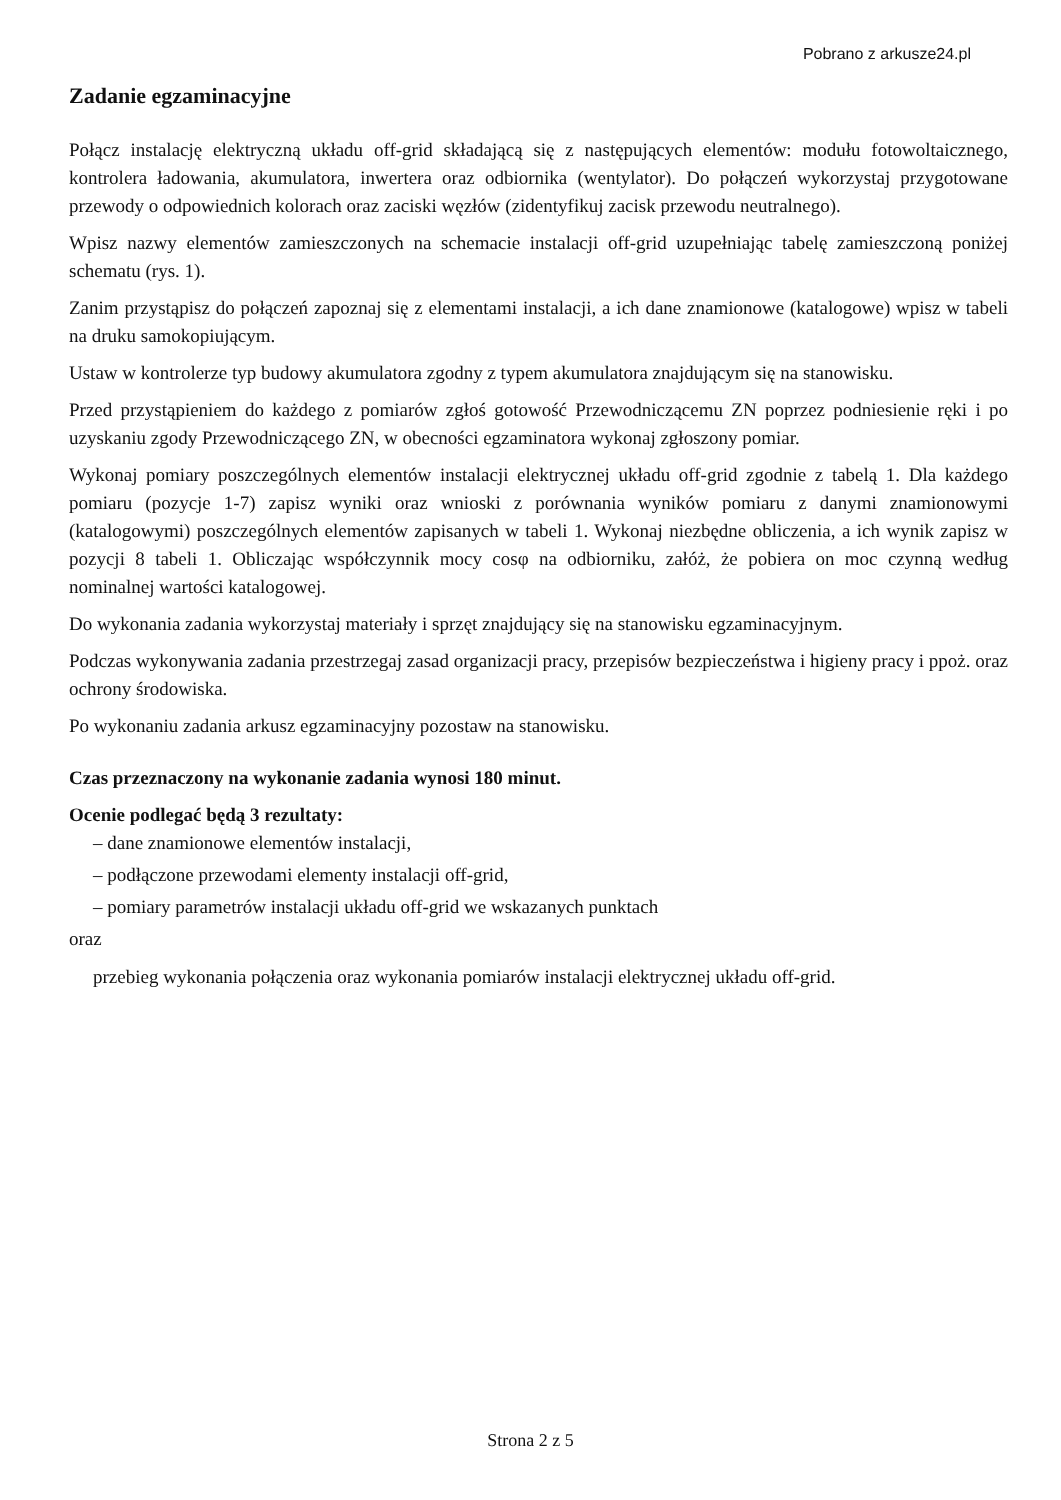Pobrano z arkusze24.pl
Zadanie egzaminacyjne
Połącz instalację elektryczną układu off-grid składającą się z następujących elementów: modułu fotowoltaicznego, kontrolera ładowania, akumulatora, inwertera oraz odbiornika (wentylator). Do połączeń wykorzystaj przygotowane przewody o odpowiednich kolorach oraz zaciski węzłów (zidentyfikuj zacisk przewodu neutralnego).
Wpisz nazwy elementów zamieszczonych na schemacie instalacji off-grid uzupełniając tabelę zamieszczoną poniżej schematu (rys. 1).
Zanim przystąpisz do połączeń zapoznaj się z elementami instalacji, a ich dane znamionowe (katalogowe) wpisz w tabeli na druku samokopiującym.
Ustaw w kontrolerze typ budowy akumulatora zgodny z typem akumulatora znajdującym się na stanowisku.
Przed przystąpieniem do każdego z pomiarów zgłoś gotowość Przewodniczącemu ZN poprzez podniesienie ręki i po uzyskaniu zgody Przewodniczącego ZN, w obecności egzaminatora wykonaj zgłoszony pomiar.
Wykonaj pomiary poszczególnych elementów instalacji elektrycznej układu off-grid zgodnie z tabelą 1. Dla każdego pomiaru (pozycje 1-7) zapisz wyniki oraz wnioski z porównania wyników pomiaru z danymi znamionowymi (katalogowymi) poszczególnych elementów zapisanych w tabeli 1. Wykonaj niezbędne obliczenia, a ich wynik zapisz w pozycji 8 tabeli 1. Obliczając współczynnik mocy cosφ na odbiorniku, załóż, że pobiera on moc czynną według nominalnej wartości katalogowej.
Do wykonania zadania wykorzystaj materiały i sprzęt znajdujący się na stanowisku egzaminacyjnym.
Podczas wykonywania zadania przestrzegaj zasad organizacji pracy, przepisów bezpieczeństwa i higieny pracy i ppoż. oraz ochrony środowiska.
Po wykonaniu zadania arkusz egzaminacyjny pozostaw na stanowisku.
Czas przeznaczony na wykonanie zadania wynosi 180 minut.
Ocenie podlegać będą 3 rezultaty:
– dane znamionowe elementów instalacji,
– podłączone przewodami elementy instalacji off-grid,
– pomiary parametrów instalacji układu off-grid we wskazanych punktach
oraz
przebieg wykonania połączenia oraz wykonania pomiarów instalacji elektrycznej układu off-grid.
Strona 2 z 5